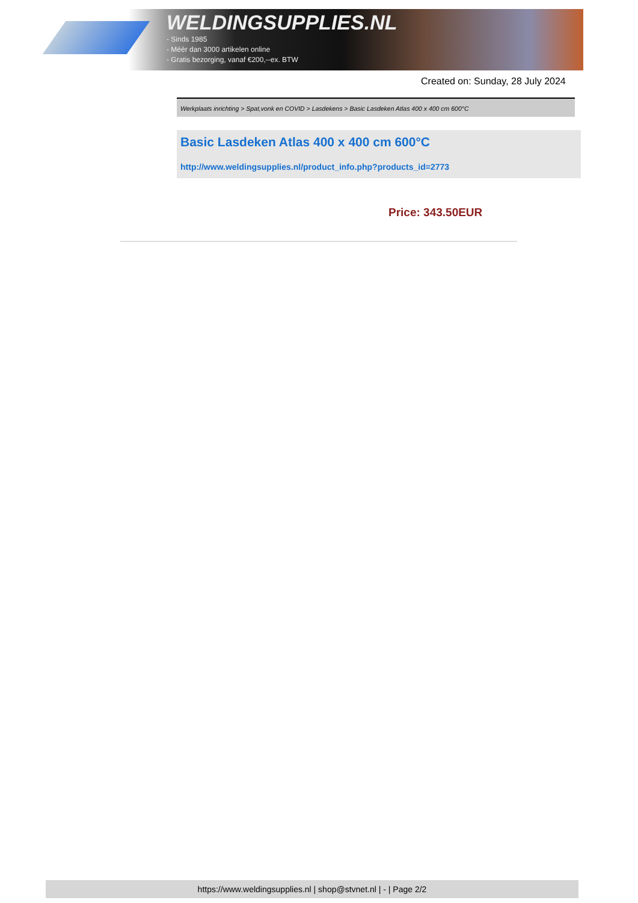WELDINGSUPPLIES.NL
- Sinds 1985
- Méér dan 3000 artikelen online
- Gratis bezorging, vanaf €200,--ex. BTW
Created on: Sunday, 28 July 2024
Werkplaats inrichting > Spat,vonk en COVID > Lasdekens > Basic Lasdeken Atlas 400 x 400 cm 600°C
Basic Lasdeken Atlas 400 x 400 cm 600°C
http://www.weldingsupplies.nl/product_info.php?products_id=2773
Price: 343.50EUR
https://www.weldingsupplies.nl | shop@stvnet.nl | - | Page 2/2